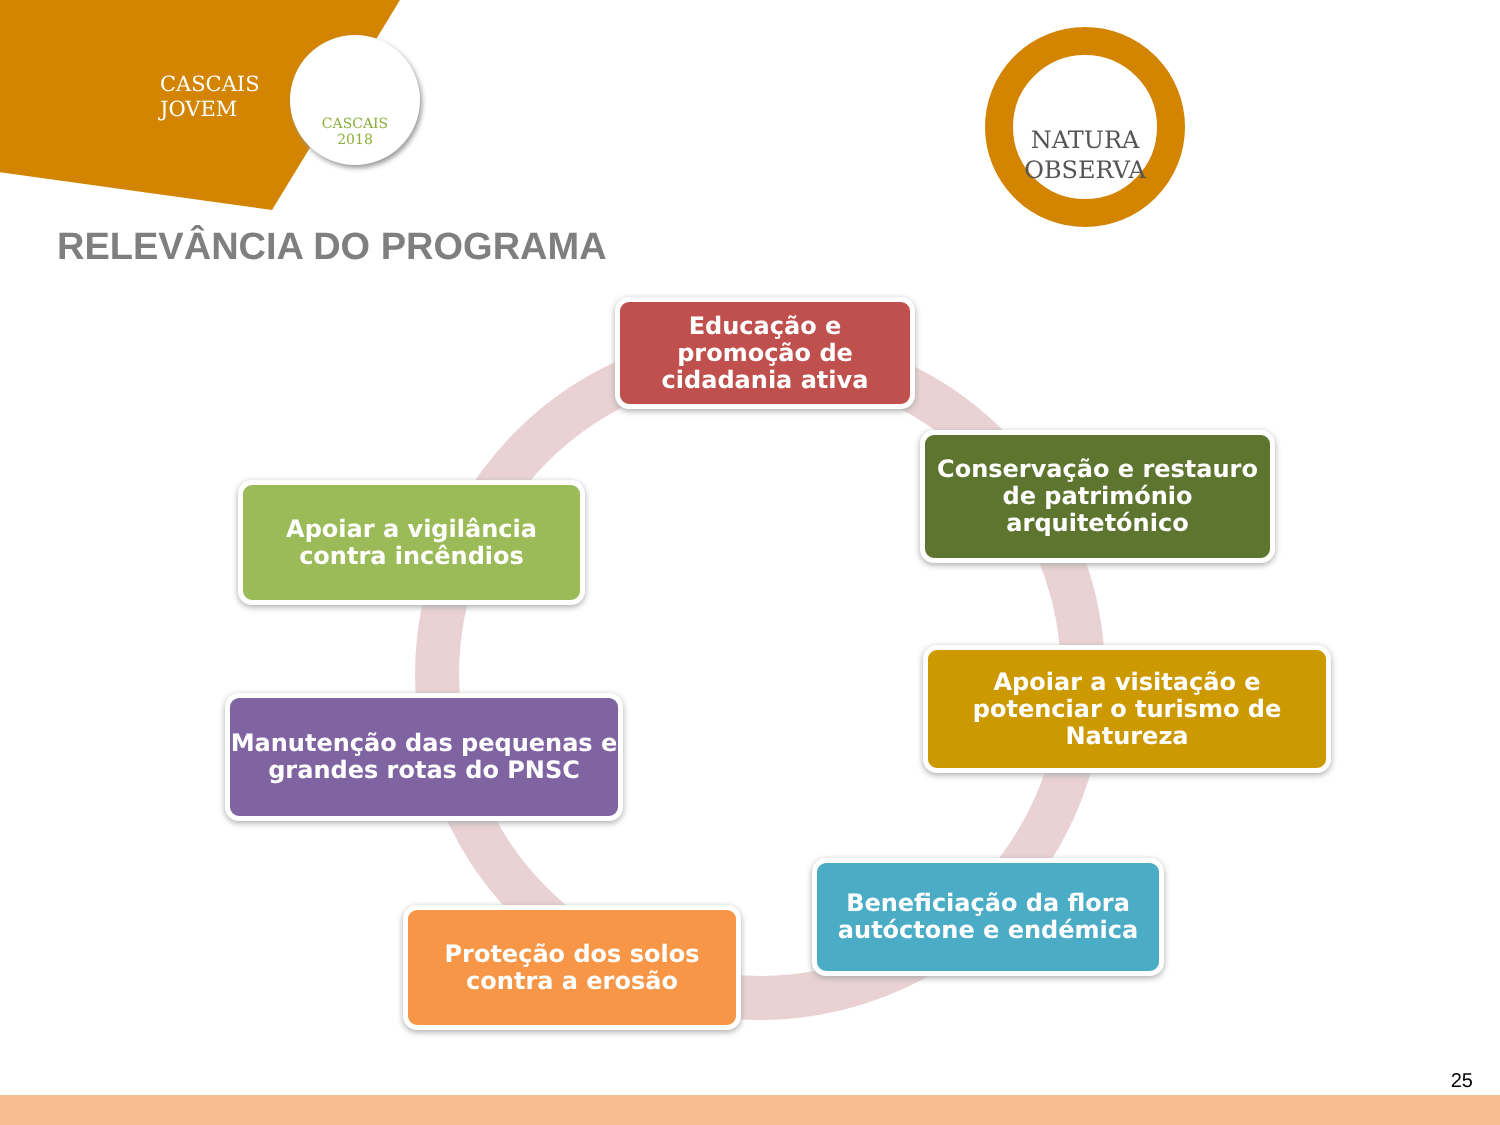CASCAIS
JOVEM
CASCAIS
2018
NATURA
OBSERVA
RELEVÂNCIA DO PROGRAMA
Educação e promoção de cidadania ativa
Conservação e restauro de património arquitetónico
Apoiar a visitação e potenciar o turismo de Natureza
Beneficiação da flora autóctone e endémica
Proteção dos solos contra a erosão
Manutenção das pequenas e grandes rotas do PNSC
Apoiar a vigilância contra incêndios
25